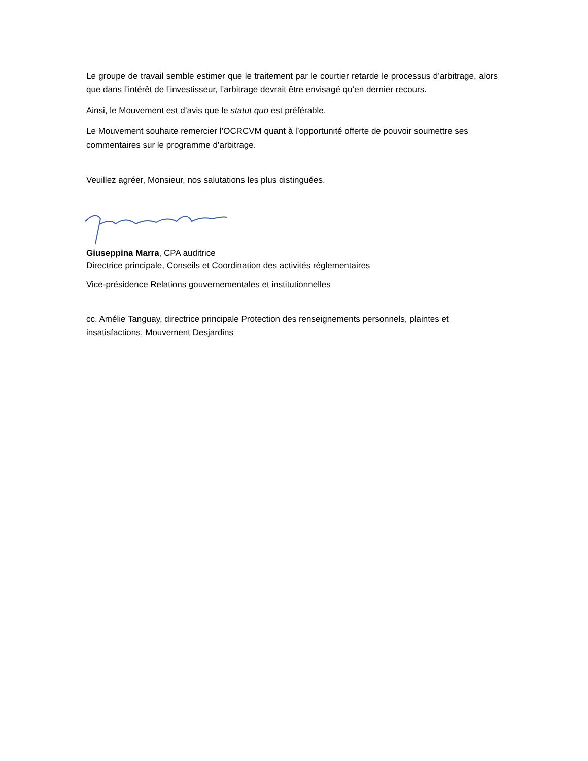Le groupe de travail semble estimer que le traitement par le courtier retarde le processus d’arbitrage, alors que dans l’intérêt de l’investisseur, l’arbitrage devrait être envisagé qu’en dernier recours.
Ainsi, le Mouvement est d’avis que le statut quo est préférable.
Le Mouvement souhaite remercier l’OCRCVM quant à l’opportunité offerte de pouvoir soumettre ses commentaires sur le programme d’arbitrage.
Veuillez agréer, Monsieur, nos salutations les plus distinguées.
Giuseppina Marra, CPA auditrice
Directrice principale, Conseils et Coordination des activités réglementaires
Vice-présidence Relations gouvernementales et institutionnelles
cc. Amélie Tanguay, directrice principale Protection des renseignements personnels, plaintes et insatisfactions, Mouvement Desjardins